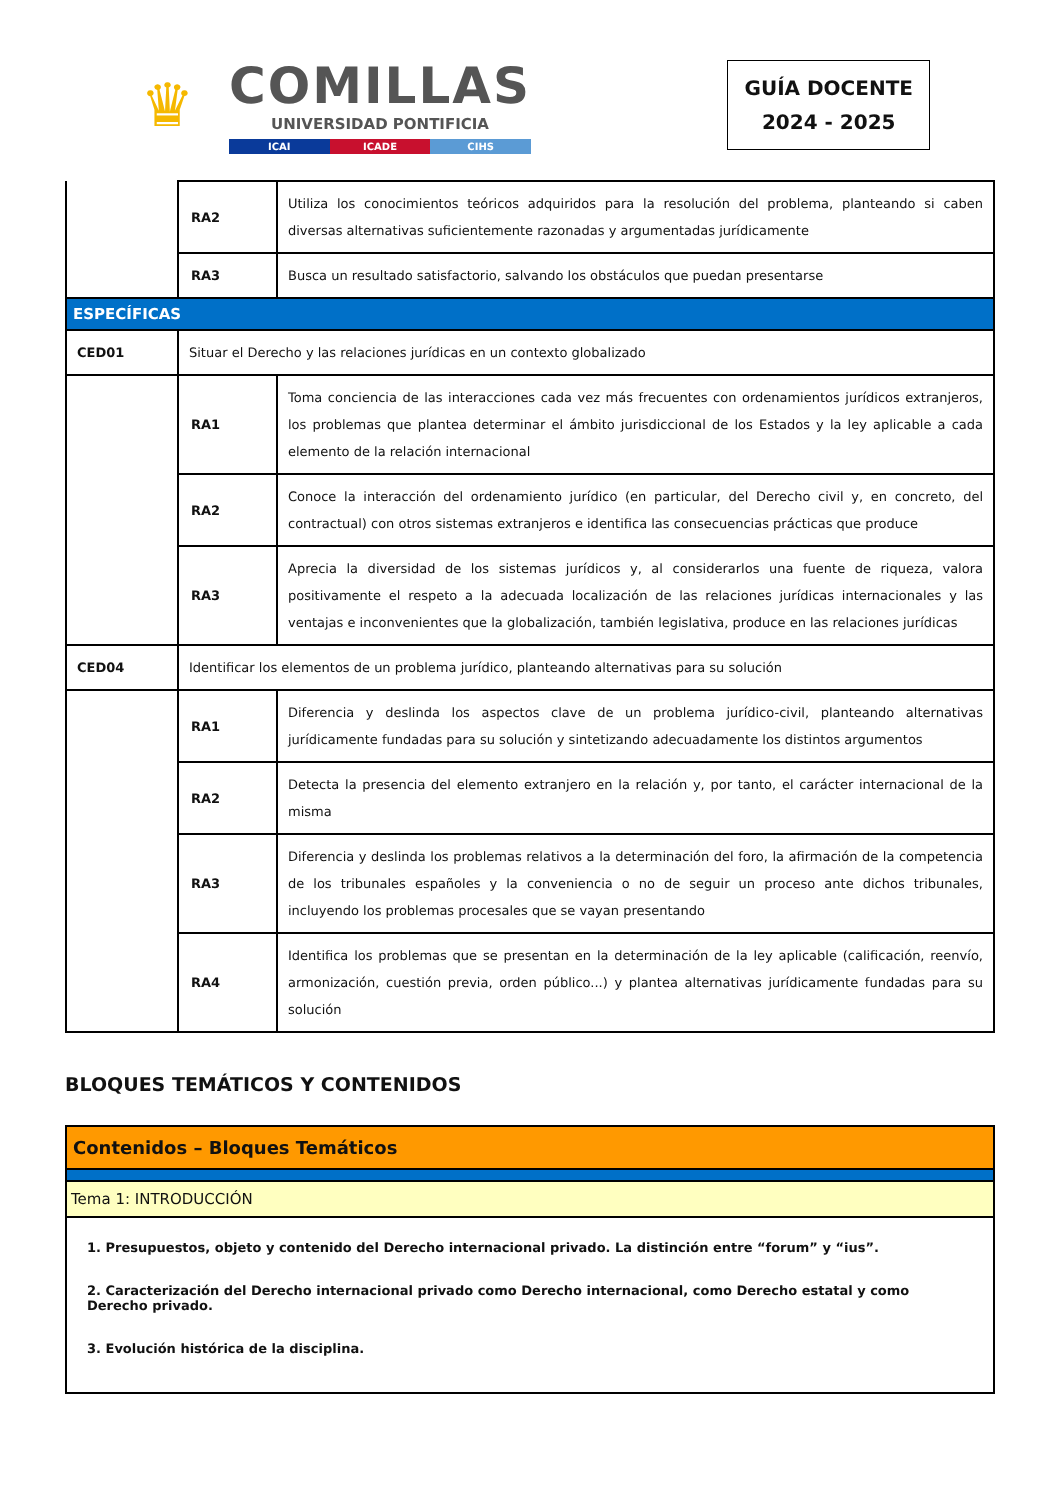♛
COMILLAS
UNIVERSIDAD PONTIFICIA
ICAI ICADE CIHS
GUÍA DOCENTE
2024 - 2025
| | RA2 | Utiliza los conocimientos teóricos adquiridos para la resolución del problema, planteando si caben diversas alternativas suficientemente razonadas y argumentadas jurídicamente |
| | RA3 | Busca un resultado satisfactorio, salvando los obstáculos que puedan presentarse |
| ESPECÍFICAS | | |
| CED01 | Situar el Derecho y las relaciones jurídicas en un contexto globalizado | |
| | RA1 | Toma conciencia de las interacciones cada vez más frecuentes con ordenamientos jurídicos extranjeros, los problemas que plantea determinar el ámbito jurisdiccional de los Estados y la ley aplicable a cada elemento de la relación internacional |
| | RA2 | Conoce la interacción del ordenamiento jurídico (en particular, del Derecho civil y, en concreto, del contractual) con otros sistemas extranjeros e identifica las consecuencias prácticas que produce |
| | RA3 | Aprecia la diversidad de los sistemas jurídicos y, al considerarlos una fuente de riqueza, valora positivamente el respeto a la adecuada localización de las relaciones jurídicas internacionales y las ventajas e inconvenientes que la globalización, también legislativa, produce en las relaciones jurídicas |
| CED04 | Identificar los elementos de un problema jurídico, planteando alternativas para su solución | |
| | RA1 | Diferencia y deslinda los aspectos clave de un problema jurídico-civil, planteando alternativas jurídicamente fundadas para su solución y sintetizando adecuadamente los distintos argumentos |
| | RA2 | Detecta la presencia del elemento extranjero en la relación y, por tanto, el carácter internacional de la misma |
| | RA3 | Diferencia y deslinda los problemas relativos a la determinación del foro, la afirmación de la competencia de los tribunales españoles y la conveniencia o no de seguir un proceso ante dichos tribunales, incluyendo los problemas procesales que se vayan presentando |
| | RA4 | Identifica los problemas que se presentan en la determinación de la ley aplicable (calificación, reenvío, armonización, cuestión previa, orden público...) y plantea alternativas jurídicamente fundadas para su solución |
BLOQUES TEMÁTICOS Y CONTENIDOS
| Contenidos – Bloques Temáticos |
| Tema 1: INTRODUCCIÓN |
| 1. Presupuestos, objeto y contenido del Derecho internacional privado. La distinción entre “forum” y “ius”. 2. Caracterización del Derecho internacional privado como Derecho internacional, como Derecho estatal y como Derecho privado. 3. Evolución histórica de la disciplina. |